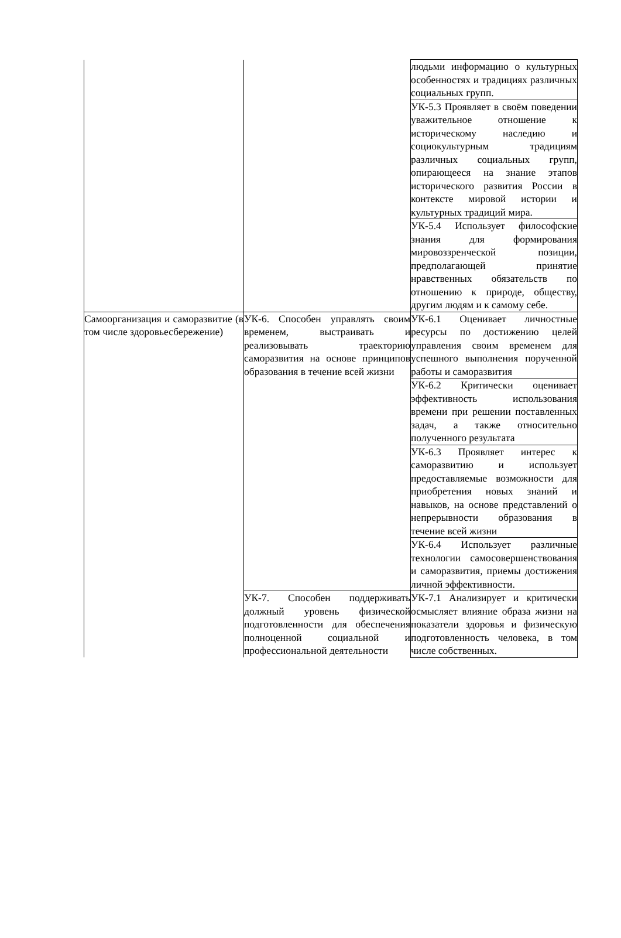| | | людьми информацию о культурных особенностях и традициях различных социальных групп. |
| | | УК-5.3 Проявляет в своём поведении уважительное отношение к историческому наследию и социокультурным традициям различных социальных групп, опирающееся на знание этапов исторического развития России в контексте мировой истории и культурных традиций мира. |
| | | УК-5.4 Использует философские знания для формирования мировоззренческой позиции, предполагающей принятие нравственных обязательств по отношению к природе, обществу, другим людям и к самому себе. |
| Самоорганизация и саморазвитие (в том числе здоровьесбережение) | УК-6. Способен управлять своим временем, выстраивать и реализовывать траекторию саморазвития на основе принципов образования в течение всей жизни | УК-6.1 Оценивает личностные ресурсы по достижению целей управления своим временем для успешного выполнения порученной работы и саморазвития |
| | | УК-6.2 Критически оценивает эффективность использования времени при решении поставленных задач, а также относительно полученного результата |
| | | УК-6.3 Проявляет интерес к саморазвитию и использует предоставляемые возможности для приобретения новых знаний и навыков, на основе представлений о непрерывности образования в течение всей жизни |
| | | УК-6.4 Использует различные технологии самосовершенствования и саморазвития, приемы достижения личной эффективности. |
| | УК-7. Способен поддерживать должный уровень физической подготовленности для обеспечения полноценной социальной и профессиональной деятельности | УК-7.1 Анализирует и критически осмысляет влияние образа жизни на показатели здоровья и физическую подготовленность человека, в том числе собственных. |